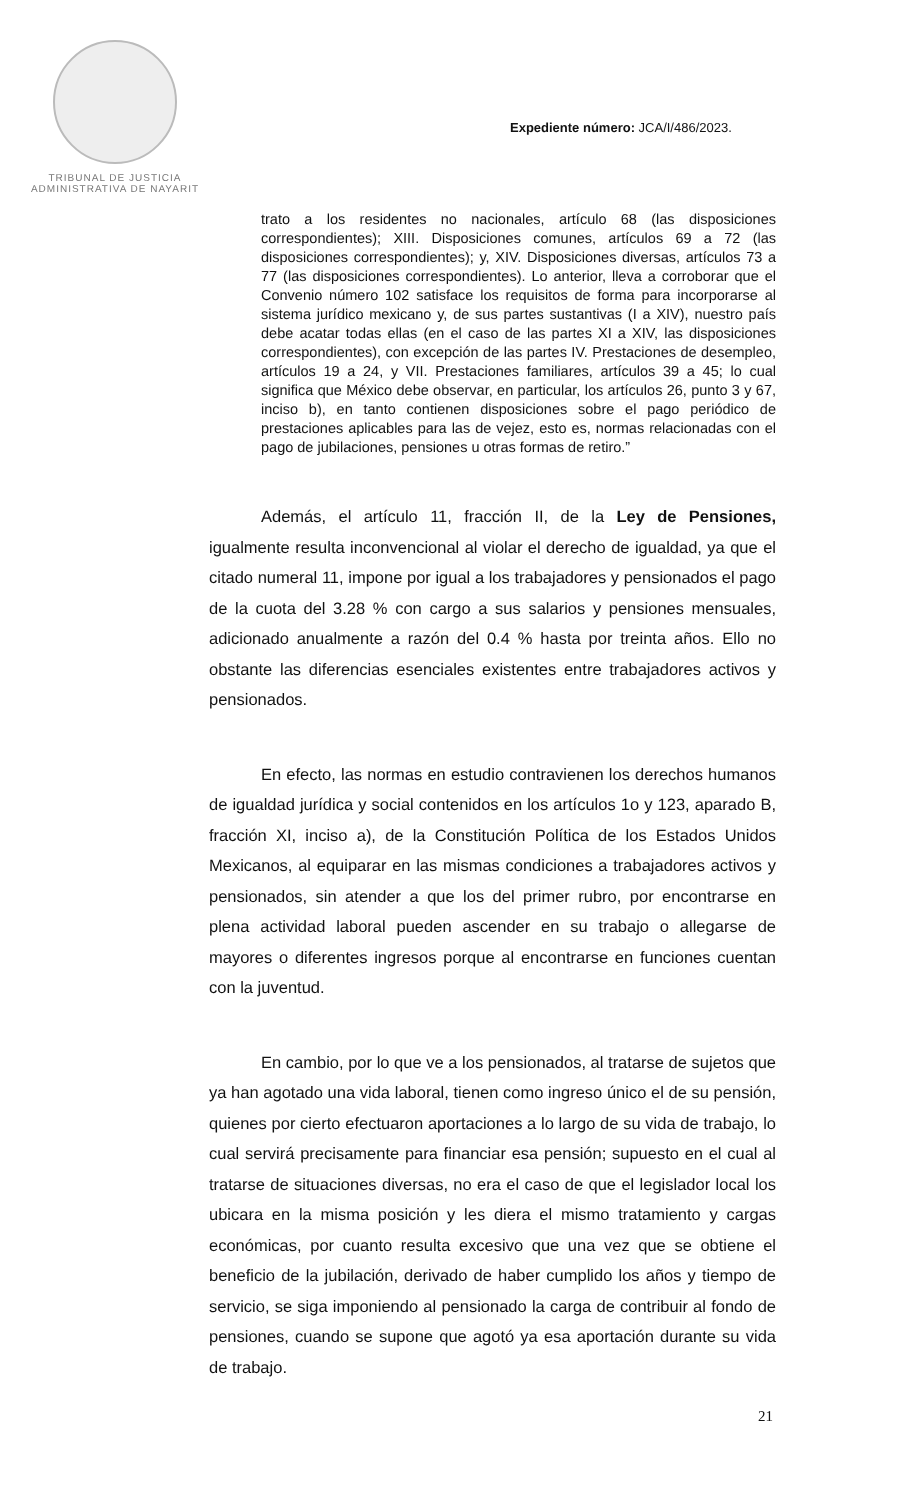TRIBUNAL DE JUSTICIA
ADMINISTRATIVA DE NAYARIT
Expediente número: JCA/I/486/2023.
trato a los residentes no nacionales, artículo 68 (las disposiciones correspondientes); XIII. Disposiciones comunes, artículos 69 a 72 (las disposiciones correspondientes); y, XIV. Disposiciones diversas, artículos 73 a 77 (las disposiciones correspondientes). Lo anterior, lleva a corroborar que el Convenio número 102 satisface los requisitos de forma para incorporarse al sistema jurídico mexicano y, de sus partes sustantivas (I a XIV), nuestro país debe acatar todas ellas (en el caso de las partes XI a XIV, las disposiciones correspondientes), con excepción de las partes IV. Prestaciones de desempleo, artículos 19 a 24, y VII. Prestaciones familiares, artículos 39 a 45; lo cual significa que México debe observar, en particular, los artículos 26, punto 3 y 67, inciso b), en tanto contienen disposiciones sobre el pago periódico de prestaciones aplicables para las de vejez, esto es, normas relacionadas con el pago de jubilaciones, pensiones u otras formas de retiro.”
Además, el artículo 11, fracción II, de la Ley de Pensiones, igualmente resulta inconvencional al violar el derecho de igualdad, ya que el citado numeral 11, impone por igual a los trabajadores y pensionados el pago de la cuota del 3.28 % con cargo a sus salarios y pensiones mensuales, adicionado anualmente a razón del 0.4 % hasta por treinta años. Ello no obstante las diferencias esenciales existentes entre trabajadores activos y pensionados.
En efecto, las normas en estudio contravienen los derechos humanos de igualdad jurídica y social contenidos en los artículos 1o y 123, aparado B, fracción XI, inciso a), de la Constitución Política de los Estados Unidos Mexicanos, al equiparar en las mismas condiciones a trabajadores activos y pensionados, sin atender a que los del primer rubro, por encontrarse en plena actividad laboral pueden ascender en su trabajo o allegarse de mayores o diferentes ingresos porque al encontrarse en funciones cuentan con la juventud.
En cambio, por lo que ve a los pensionados, al tratarse de sujetos que ya han agotado una vida laboral, tienen como ingreso único el de su pensión, quienes por cierto efectuaron aportaciones a lo largo de su vida de trabajo, lo cual servirá precisamente para financiar esa pensión; supuesto en el cual al tratarse de situaciones diversas, no era el caso de que el legislador local los ubicara en la misma posición y les diera el mismo tratamiento y cargas económicas, por cuanto resulta excesivo que una vez que se obtiene el beneficio de la jubilación, derivado de haber cumplido los años y tiempo de servicio, se siga imponiendo al pensionado la carga de contribuir al fondo de pensiones, cuando se supone que agotó ya esa aportación durante su vida de trabajo.
21